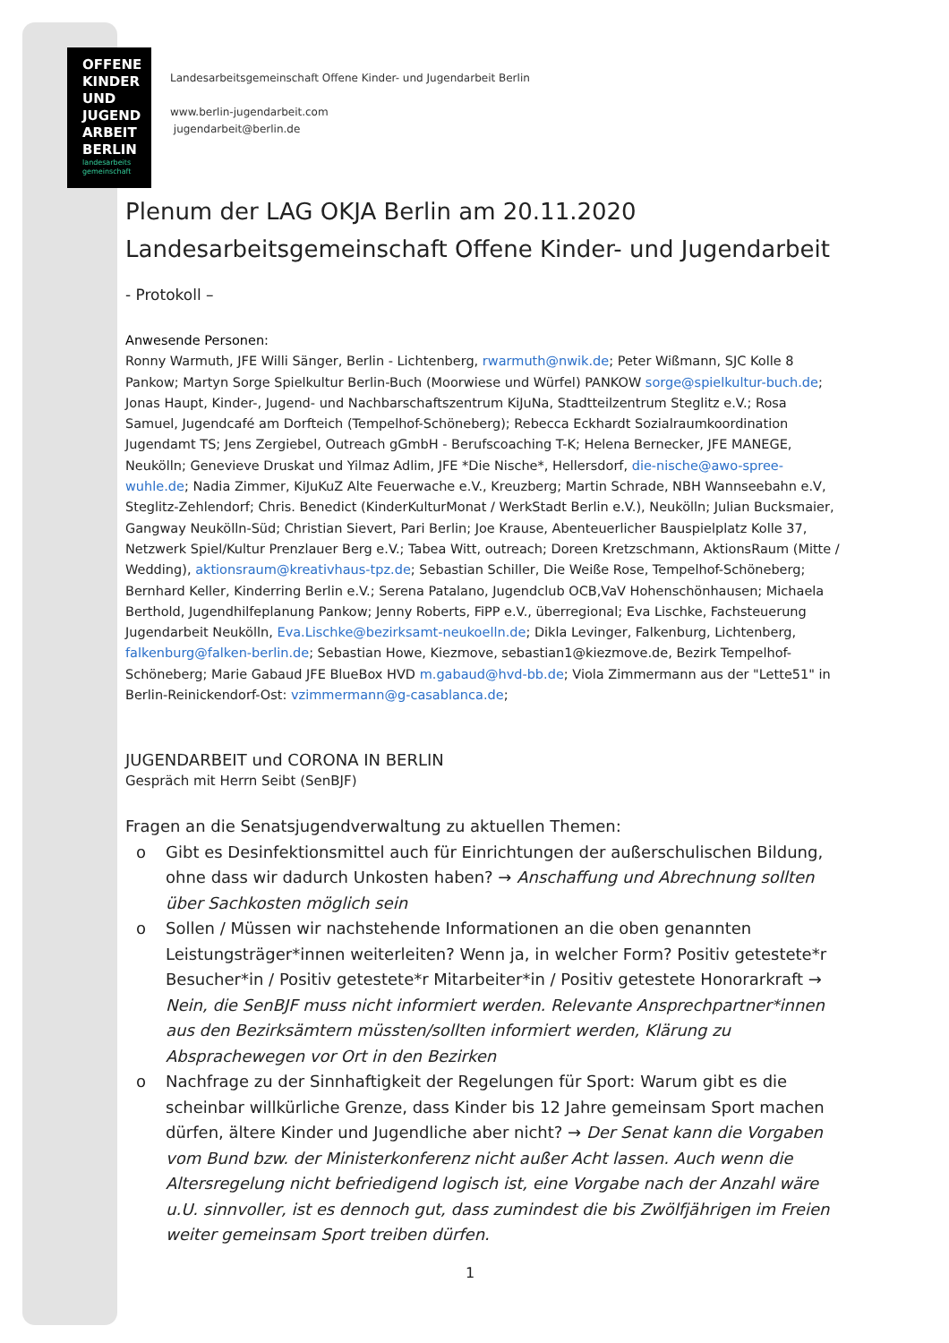OFFENE
KINDER
UND
JUGEND
ARBEIT
BERLIN
landesarbeits gemeinschaft
Landesarbeitsgemeinschaft Offene Kinder- und Jugendarbeit Berlin
www.berlin-jugendarbeit.com
jugendarbeit@berlin.de
Plenum der LAG OKJA Berlin am 20.11.2020
Landesarbeitsgemeinschaft Offene Kinder- und Jugendarbeit
- Protokoll –
Anwesende Personen:
Ronny Warmuth, JFE Willi Sänger, Berlin - Lichtenberg, rwarmuth@nwik.de; Peter Wißmann, SJC Kolle 8 Pankow; Martyn Sorge Spielkultur Berlin-Buch (Moorwiese und Würfel) PANKOW sorge@spielkultur-buch.de; Jonas Haupt, Kinder-, Jugend- und Nachbarschaftszentrum KiJuNa, Stadtteilzentrum Steglitz e.V.; Rosa Samuel, Jugendcafé am Dorfteich (Tempelhof-Schöneberg); Rebecca Eckhardt Sozialraumkoordination Jugendamt TS; Jens Zergiebel, Outreach gGmbH - Berufscoaching T-K; Helena Bernecker, JFE MANEGE, Neukölln; Genevieve Druskat und Yilmaz Adlim, JFE *Die Nische*, Hellersdorf, die-nische@awo-spree-wuhle.de; Nadia Zimmer, KiJuKuZ Alte Feuerwache e.V., Kreuzberg; Martin Schrade, NBH Wannseebahn e.V, Steglitz-Zehlendorf; Chris. Benedict (KinderKulturMonat / WerkStadt Berlin e.V.), Neukölln; Julian Bucksmaier, Gangway Neukölln-Süd; Christian Sievert, Pari Berlin; Joe Krause, Abenteuerlicher Bauspielplatz Kolle 37, Netzwerk Spiel/Kultur Prenzlauer Berg e.V.; Tabea Witt, outreach; Doreen Kretzschmann, AktionsRaum (Mitte / Wedding), aktionsraum@kreativhaus-tpz.de; Sebastian Schiller, Die Weiße Rose, Tempelhof-Schöneberg; Bernhard Keller, Kinderring Berlin e.V.; Serena Patalano, Jugendclub OCB,VaV Hohenschönhausen; Michaela Berthold, Jugendhilfeplanung Pankow; Jenny Roberts, FiPP e.V., überregional; Eva Lischke, Fachsteuerung Jugendarbeit Neukölln, Eva.Lischke@bezirksamt-neukoelln.de; Dikla Levinger, Falkenburg, Lichtenberg, falkenburg@falken-berlin.de; Sebastian Howe, Kiezmove, sebastian1@kiezmove.de, Bezirk Tempelhof-Schöneberg; Marie Gabaud JFE BlueBox HVD m.gabaud@hvd-bb.de; Viola Zimmermann aus der "Lette51" in Berlin-Reinickendorf-Ost: vzimmermann@g-casablanca.de;
JUGENDARBEIT und CORONA IN BERLIN
Gespräch mit Herrn Seibt (SenBJF)
Fragen an die Senatsjugendverwaltung zu aktuellen Themen:
o Gibt es Desinfektionsmittel auch für Einrichtungen der außerschulischen Bildung, ohne dass wir dadurch Unkosten haben? → Anschaffung und Abrechnung sollten über Sachkosten möglich sein
o Sollen / Müssen wir nachstehende Informationen an die oben genannten Leistungsträger*innen weiterleiten? Wenn ja, in welcher Form? Positiv getestete*r Besucher*in / Positiv getestete*r Mitarbeiter*in / Positiv getestete Honorarkraft → Nein, die SenBJF muss nicht informiert werden. Relevante Ansprechpartner*innen aus den Bezirksämtern müssten/sollten informiert werden, Klärung zu Absprachewegen vor Ort in den Bezirken
o Nachfrage zu der Sinnhaftigkeit der Regelungen für Sport: Warum gibt es die scheinbar willkürliche Grenze, dass Kinder bis 12 Jahre gemeinsam Sport machen dürfen, ältere Kinder und Jugendliche aber nicht? → Der Senat kann die Vorgaben vom Bund bzw. der Ministerkonferenz nicht außer Acht lassen. Auch wenn die Altersregelung nicht befriedigend logisch ist, eine Vorgabe nach der Anzahl wäre u.U. sinnvoller, ist es dennoch gut, dass zumindest die bis Zwölfjährigen im Freien weiter gemeinsam Sport treiben dürfen.
1